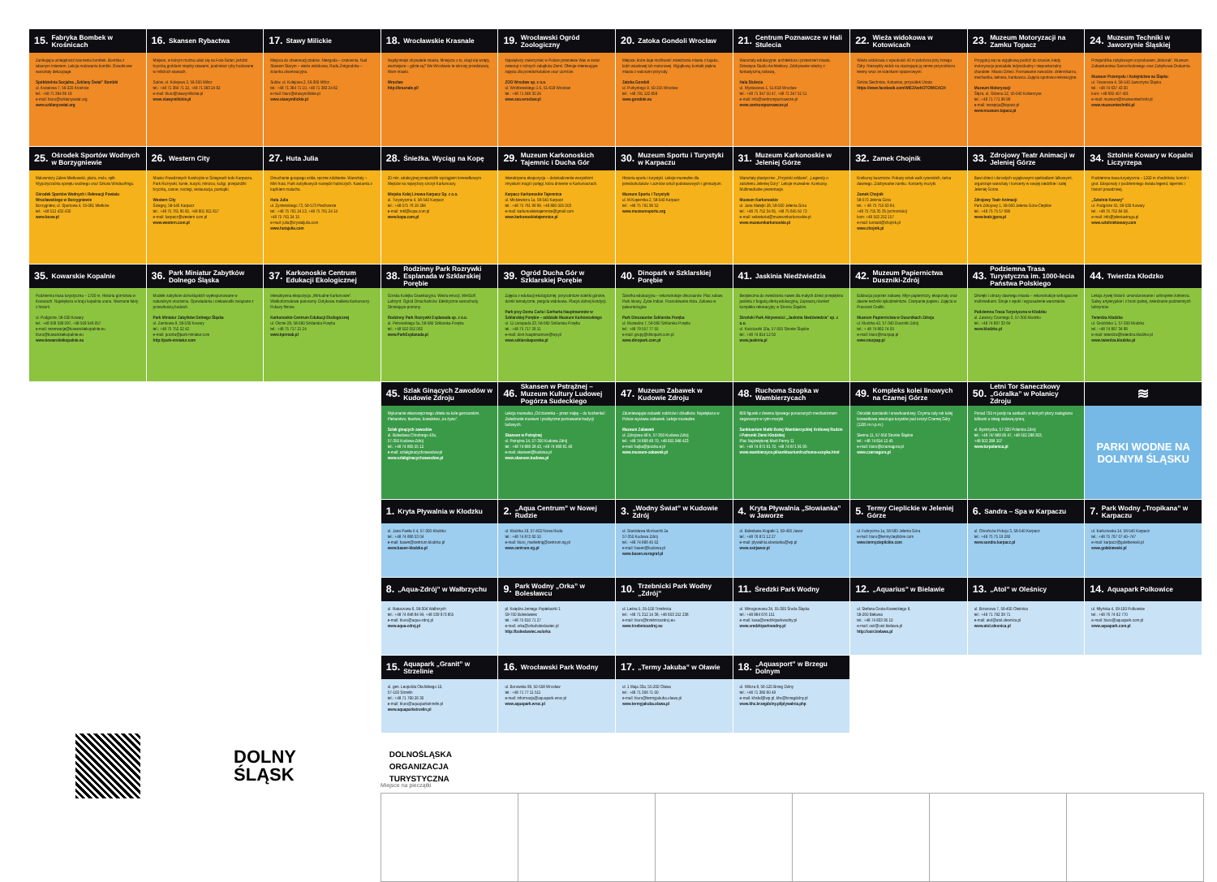15. Fabryka Bombek w Krośnicach
Zanikająca umiejętność tworzenia bombek. Bombka z własnym imieniem. Lekcja malowania bombki. Dwudniowe warsztaty dekoupage.
Spółdzielnia Socjalna „Szklany Świat” Bombki
ul. Kwiatowa 7, 56-320 Krośnice
tel.: +48 71 384 66 19
e-mail: biuro@szklanyswiat.org
www.szklanyswiat.org
16. Skansen Rybactwa
Miejsce, w którym można udać się na Foto-Safari, jeździć bryczką groblami między stawami, podziwiać ryby hodowane w milickich stawach.
Sułów, ul. Kolejowa 2, 56-300 Milicz
tel.: +48 71 384 71 10, +48 71 383 24 82
e-mail: biuro@stawymilickie.pl
www.stawymilickie.pl
17. Stawy Milickie
Miejsca do obserwacji ptaków: Niezgoda – czatownia, Nad Stawem Starym – wieża widokowa, Ruda Żmigrodzka – ścianka obserwacyjna.
Sułów, ul. Kolejowa 2, 56-300 Milicz
tel.: +48 71 384 71 10, +48 71 383 24 82
e-mail: biuro@stawymilickie.pl
www.stawymilickie.pl
18. Wrocławskie Krasnale
Najsłynniejsi obywatele miasta. Mniejsza o to, skąd się wzięły, ważniejsze – gdzie są? We Wrocławiu te skrzaty przedstawią Wam miasto.
Wrocław
http://krasnale.pl/
19. Wrocławski Ogród Zoologiczny
Największy zwierzyniec w Polsce przeniesie Was w świat zwierząt z różnych zakątków Ziemi. Oferuje interesujące zajęcia dla przedszkolaków oraz uczniów.
ZOO Wrocław sp. z o.o.
ul. Wróblewskiego 1-5, 51-618 Wrocław
tel.: +48 71 348 30 24
www.zoo.wroclaw.pl
20. Zatoka Gondoli Wrocław
Miejsce, które daje możliwość zwiedzania miasta z kajaku, łodzi wiosłowej lub motorowej. Wyjątkowy kontakt piękna miasta z walorami przyrody.
Zatoka Gondoli
ul. Purkyniego 9, 50-155 Wrocław
tel.: +48 791 122 858
www.gondole.eu
21. Centrum Poznawcze w Hali Stulecia
Warsztaty edukacyjne: architektura i przestrzeń miasta. Dziecięce Studio Architektury. Zdobywanie wiedzy z fantastyczną zabawą.
Hala Stulecia
ul. Wystawowa 1, 51-618 Wrocław
tel.: +48 71 347 50 47, +48 71 347 51 51
e-mail: info@centrumpoznawcze.pl
www.centrumpoznawcze.pl
22. Wieża widokowa w Kotowicach
Wieża widokowa o wysokości 40 m położona przy brzegu Odry. Niezwykły widok na otaczające ją cenne przyrodniczo tereny wraz ze ścieżkami spacerowymi.
Gmina Siechnice, Kotowice, przysiółek Utrata
https://www.facebook.com/WIEZAwKOTOWICACH
23. Muzeum Motoryzacji na Zamku Topacz
Przygotuj się na wyjątkową podróż do czasów, kiedy motoryzacja posiadała indywidualny i niepowtarzalny charakter. Miasto Dzieci. Poznawanie zawodów: dziennikarza, mechanika, kelnera, bankowca. Zajęcia sportowo-rekreacyjne.
Muzeum Motoryzacji
Ślęza, ul. Główna 12, 55-040 Kobierzyce
tel.: +48 71 771 99 99
e-mail: recepcja@topacz.pl
www.muzeum.topacz.pl
24. Muzeum Techniki w Jaworzynie Śląskiej
Przejażdżka zabytkowym szynobusem „Motorak”. Muzeum Zabawkarstwa Samochodowego oraz Zabytkowa Drukarnia.
Muzeum Przemysłu i Kolejnictwa na Śląsku
ul. Towarowa 4, 58-140 Jaworzyna Śląska
tel.: +48 74 637 43 30
kom: +48 692 407 401
e-mail: muzeum@muzeumtechniki.pl
www.muzeumtechniki.pl
25. Ośrodek Sportów Wodnych w Borzygniewie
Malowniczy Zalew Mietkowski, plaża, molo, split. Wypożyczalnia sprzętu wodnego oraz Szkoła Windsurfingu.
Ośrodek Sportów Wodnych i Rekreacji Powiatu Wrocławskiego w Borzygniewie
Borzygniew, ul. Sportowa 4, 55-081 Mietków
tel.: +48 512 432 430
www.bosw.pl
26. Western City
Miasto Prawdziwych Kowbojów w Ściegnach koło Karpacza. Park Rozrywki, konie, kucyki, minizoo, kuligi, przejażdżki bryczką, canoe, noclegi, restauracja, pamiątki.
Western City
Ściegny, 58-540 Karpacz
tel.: +48 75 761 95 60, +48 601 911 817
e-mail: karpacz@western.com.pl
www.western.com.pl
27. Huta Julia
Dmuchanie gorącego szkła, ręczne zdobienie. Warsztaty – Mini huta. Park zabytkowych narzędzi hutniczych. Kawiarnia z kącikiem malucha.
Huta Julia
ul. Żymierskiego 73, 58-573 Piechowice
tel.: +48 75 761 24 13, +48 75 761 24 14
+48 75 761 24 15
e-mail: julia@crystaljulia.com
www.hutajulia.com
28. Śnieżka. Wyciąg na Kopę
20 min. atrakcyjnej przejażdżki wyciągiem krzesełkowym. Wejście na najwyższy szczyt Karkonoszy.
Miejska Kolej Linowa Karpacz Sp. z o.o.
ul. Turystyczna 4, 58-540 Karpacz
tel.: +48 075 76 19 284
e-mail: mkl@kopa.com.pl
www.kopa.com.pl
29. Muzeum Karkonoskich Tajemnic i Ducha Gór
Interaktywna ekspozycja – doświadczenie wszystkimi zmysłami magii i potęgi, która drzemie w Karkonoszach.
Karpacz Karkonoskie Tajemnice
ul. Mickiewicza 1a, 58-540 Karpacz
tel.: +48 75 761 99 99, +48 880 005 003
e-mail: karkonoskietajemnice@gmail.com
www.karkonoskietajemnice.pl
30. Muzeum Sportu i Turystyki w Karpaczu
Historia sportu i turystyki. Lekcje muzealne dla przedszkolaków i uczniów szkół podstawowych i gimnazjum.
Muzeum Sportu i Turystyki
ul. M.Kopernika 2, 58-540 Karpacz
tel.: +48 75 761 96 52
www.muzeumsportu.org
31. Muzeum Karkonoskie w Jeleniej Górze
Warsztaty plastyczne: „Przyciski szklane”, „Legendy o założeniu Jeleniej Góry”. Lekcje muzealne. Konkursy. Multimedialne prezentacje.
Muzeum Karkonoskie
ul. Jana Matejki 28, 58-500 Jelenia Góra
tel.: +48 75 752 34 65, +48 75 645 50 73
e-mail: sekretariat@muzeumkarkonoskie.pl
www.muzeumkarkonoskie.pl
32. Zamek Chojnik
Konkursy kusznicze. Pokazy sztuk walk rycerskich, tańca dawnego. Zdobywanie zamku. Koncerty muzyki.
Zamek Chojnik
58-570 Jelenia Góra
tel.: + 48 75 755 63 94,
+48 75 755 35 35 (schronisko)
kom: +48 502 252 157
e-mail: kontakt@chojnik.pl
www.chojnik.pl
33. Zdrojowy Teatr Animacji w Jeleniej Górze
Bawi dzieci i dorosłych wyjątkowymi spektaklami lalkowymi, organizuje warsztaty i koncerty w swojej siedzibie i całej Jeleniej Górze.
Zdrojowy Teatr Animacji
Park Zdrojowy 1, 58-560 Jelenia Góra-Cieplice
tel.: +48 75 75 57 690
www.teatr.jgora.pl
34. Sztolnie Kowary w Kopalni Liczyrzepa
Podziemna trasa turystyczna – 1200 m chodników, komór i grot. Eksponaty z podziemnego świata legend, tajemnic i historii prawdziwej.
„Sztolnie Kowary”
ul. Podgórze 55, 58-530 Kowary
tel.: +48 75 752 84 58,
e-mail: info@jeleniastruga.pl
www.sztolniekowary.com
35. Kowarskie Kopalnie
Podziemna trasa turystyczna – 1700 m. Historia górnictwa w Kowarach. Największa w kraju kopalnia uranu. Nieznane fakty z historii.
ul. Podgórze, 58-530 Kowary
tel.: +48 509 596 097, +48 509 546 057
e-mail: rezerwacje@kowarskiekopalnie.eu
biuro@kowarskiekopalnie.eu
www.kowarskiekopalnie.eu
36. Park Miniatur Zabytków Dolnego Śląska
Modele zabytków dolnośląskich wyeksponowane w naturalnym otoczeniu. Opowiadania i ciekawostki związane z przeszłością budowli.
Park Miniatur Zabytków Dolnego Śląska
ul. Zamkowa 9, 58-530 Kowary
tel.: +48 75 752 22 42
e-mail: poczta@park-miniatur.com
http://park-miniatur.com
37. Karkonoskie Centrum Edukacji Ekologicznej
Interaktywna ekspozycja „Wirtualne Karkonosze”. Wielkoformatowe panoramy. Dotykowa makieta Karkonoszy. Pokazy filmów.
Karkonoskie Centrum Edukacji Ekologicznej
ul. Okrzei 28, 58-580 Szklarska Poręba
tel.: +48 75 717 21 24
www.kpnmab.pl
38. Rodzinny Park Rozrywki Esplanada w Szklarskiej Porębie
Górska Kolejka Grawitacyjna. Wieża emocji. MiniGolf. Labirynt. Ogród Dmuchańców. Elektryczne samochody. Strzelające pontony.
Rodzinny Park Rozrywki Esplanada sp. z o.o.
ul. Pstrowskiego 5a, 58-580 Szklarska Poręba
tel.: +48 502 052 062
www.ParkEsplanada.pl
39. Ogród Ducha Gór w Szklarskiej Porębie
Zajęcia z edukacji ekologicznej: przyrodnicze ścieżki górskie, domki tematyczne, pergola widokowa. Placyk dobrej kondycji.
Park przy Domu Carla i Gerharta Hauptmannów w Szklarskiej Porębie – oddziale Muzeum Karkonoskiego
ul. 11 Listopada 23, 58-580 Szklarska Poręba
tel.: +48 75 717 26 11
e-mail: dom.hauptmannow@wp.pl
www.szklarskaporeba.pl
40. Dinopark w Szklarskiej Porębie
Ścieżka edukacyjna – rekonstrukcje dinozaurów. Plac zabaw. Park linowy. Życie Indian. Poszukiwanie złota. Zabawa w paleontologów.
Park Dinozaurów Szklarska Poręba
ul. Muzealna 7, 58-580 Szklarska Poręba
tel.: +48 79 557 77 55
e-mail: grupy@dinopark.com.pl
www.dinopark.com.pl
41. Jaskinia Niedźwiedzia
Bezpieczna do zwiedzania nawet dla małych dzieci przepiękna jaskinia z bogatą ofertą edukacyjną. Zapraszą również kompleks rekreacyjny w Stroniu Śląskim.
Stroński Park Aktywności „Jaskinia Niedźwiedzia” sp. z o.o.
ul. Kościuszki 20a, 57-550 Stronie Śląskie
tel.: +48 74 814 12 50
www.jaskinia.pl
42. Muzeum Papiernictwa Duszniki-Zdrój
Edukacja poprzez zabawę. Młyn papierniczy, eksponaty oraz dawne techniki rękodzielnicze. Czerpanie papieru. Zajęcia w Pracowni Grafiki.
Muzeum Papiernictwa w Dusznikach Zdroju
ul. Kłodzka 42, 57-340 Duszniki Zdrój
tel.: + 48 74 862 74 00
e-mail: biuro@muzpap.pl
www.muzpap.pl
43. Podziemna Trasa Turystyczna im. 1000-lecia Państwa Polskiego
Dźwięki i obrazy dawnego miasta – rekonstrukcje wzbogacone multimediami. Stroje z epoki i wyposażenie warsztatów.
Podziemna Trasa Turystyczna w Kłodzku
ul. Zawiszy Czarnego 3, 57-300 Kłodzko
tel.: +48 74 867 33 64
www.klodzko.pl
44. Twierdza Kłodzko
Lekcja żywej historii: umundurowanie i uzbrojenie żołnierza. Salwy artyleryjskie i z broni palnej, zwiedzanie podziemnych labiryntów.
Twierdza Kłodzko
ul. Grodzisko 1, 57-300 Kłodzko
tel.: +48 74 867 34 68
e-mail: twierdza@twierdza.klodzko.pl
www.twierdza.klodzko.pl
45. Szlak Ginących Zawodów w Kudowie Zdroju
Wykonanie własnoręcznego dzieła na kole garncarskim. Piekarstwo, tkactwo, kowalstwo „na żywo”.
Szlak ginących zawodów
ul. Bolesława Chrobrego 43a,
57-350 Kudowa-Zdrój
tel.: +48 74 865 55 12
e-mail: szlakginacychzawodow.pl
www.szlakginacychzawodow.pl
46. Skansen w Pstrążnej – Muzeum Kultury Ludowej Pogórza Sudeckiego
Lekcja muzealna „Od ziarenka – przez mąkę – do bochenka”. Zwiedzanie muzeum i praktyczne poznawanie tradycji ludowych.
Skansen w Pstrążnej
ul. Pstrążna 14, 57-350 Kudowa Zdrój
tel.: +48 74 866 28 43, +48 74 866 61 40
e-mail: skansen@kudowa.pl
www.skansen.kudowa.pl
47. Muzeum Zabawek w Kudowie Zdroju
Zdumiewające zabawki rodziców i dziadków. Największa w Polsce wystawa zabawek. Lekcje muzealne.
Muzeum Zabawek
ul. Zdrojowa 46 b, 57-350 Kudowa Zdrój
tel.: +48 74 866 49 70, +48 601 948 423
e-mail: bajka@poczta.e.pl
www.muzeum-zabawek.pl
48. Ruchoma Szopka w Wambierzycach
800 figurek z drewna lipowego poruszanych mechanizmem zegarowym w rytm muzyki.
Sanktuarium Matki Bożej Wambierzyckiej Królowej Rodzin i Patronki Ziemi Kłodzkiej
Plac Najświętszej Marii Panny 11
tel.: +48 74 871 91 70, +48 74 871 91 95
www.wambierzyce.pl/sanktuarium/ruchoma-szopka.html
49. Kompleks kolei linowych na Czarnej Górze
Ośrodek narciarski i snowboardowy. Czynna cały rok kolej krzesełkowa wwożąca turystów pod szczyt Czarnej Góry (1205 m n.p.m.)
Sienna 11, 57-550 Stronie Śląskie
tel.: +48 74 814 12 45
e-mail: biuro@czarnagora.pl
www.czarnagora.pl
50. Letni Tor Saneczkowy „Góralka” w Polanicy Zdroju
Ponad 750 m jazdy na sankach, w których płozy zastąpiono kółkami a śnieg stalową rynną.
ul. Bystrzycka, 57-320 Polanica Zdrój
tel.: +48 74/ 869 06 47, +48 502 288 303,
+48 502 288 107
www.torpolanica.pl
≋
PARKI WODNE NA DOLNYM ŚLĄSKU
1. Kryta Pływalnia w Kłodzku
ul. Jana Pawła II 4, 57-300 Kłodzko
tel.: +48 74 866 53 04
e-mail: basen@centrum.klodzko.pl
www.basen-klodzko.pl
2. „Aqua Centrum” w Nowej Rudzie
ul. Kłodzka 16, 57-402 Nowa Ruda
tel.: +48 74 872 60 10
e-mail: biuro_marketing@centrum.ng.pl
www.centrum.ng.pl
3. „Wodny Świat” w Kudowie Zdrój
ul. Stanisława Moniuszki 2a
57-350 Kudowa Zdrój
tel.: +48 74 866 45 02
e-mail: basen@kudowa.pl
www.basen.eurograf.pl
4. Kryta Pływalnia „Słowianka” w Jaworze
ul. Bolesława Rogatki 1, 59-400 Jawor
tel.: +48 76 871 12 27
e-mail: plywalnia.slowianka@wp.pl
www.osirjawor.pl
5. Termy Cieplickie w Jeleniej Górze
ul. Fabryczna 1a, 58-560 Jelenia Góra
e-mail: biuro@termycieplickie.com
www.termycieplickie.com
6. Sandra – Spa w Karpaczu
ul. Obrońców Pokoju 3, 58-540 Karpacz
tel.: +48 75 75 19 280
www.sandra.karpacz.pl
7. Park Wodny „Tropikana” w Karpaczu
ul. Karkonoska 14, 58-540 Karpacz
tel.: +48 75 767 07 40–747
e-mail: karpacz@golebiewski.pl
www.golebiewski.pl
8. „Aqua-Zdrój” w Wałbrzychu
ul. Ratuszowa 6, 58-304 Wałbrzych
tel.: +48 74 848 84 94, +48 539 973 855
e-mail: biuro@aqua-zdroj.pl
www.aqua-zdroj.pl
9. Park Wodny „Orka” w Bolesławcu
pl. Księdza Jerzego Popiełuszki 1
59-700 Bolesławiec
tel.: +48 75 610 71 27
e-mail: orka@orkaboleslawiec.pl
http://boleslawiec.eu/orka
10. Trzebnicki Park Wodny „Zdrój”
ul. Leśna 5, 55-100 Trzebnica
tel.: +48 71 312 14 38, +48 603 152 238
e-mail: biuro@trzebnicazdroj.eu
www.trzebnicazdroj.eu
11. Średzki Park Wodny
ul. Winogronowa 34, 55-300 Środa Śląska
tel.: +48 884 676 151
e-mail: kasa@sredzkiparkwodny.pl
www.sredzkiparkwodny.pl
12. „Aquarius” w Bielawie
ul. Stefana Grota-Roweckiego 8,
58-260 Bielawa
tel.: +48 74 833 95 10
e-mail: osir@osir.bielawa.pl
http://osir.bielawa.pl
13. „Atol” w Oleśnicy
ul. Brzozowa 7, 56-400 Oleśnica
tel.: +48 71 782 39 71
e-mail: atol@atol.olesnica.pl
www.atol.olesnica.pl
14. Aquapark Polkowice
ul. Młyńska 4, 59-100 Polkowice
tel.: +48 76 74 62 770
e-mail: biuro@aquapark.com.pl
www.aquapark.com.pl
15. Aquapark „Granit” w Strzelinie
ul. gen. Leopolda Okulickiego 10,
57-100 Strzelin
tel.: +48 71 790 26 30
e-mail: biuro@aquaparkstrzelin.pl
www.aquaparkstrzelin.pl
16. Wrocławski Park Wodny
ul. Borowska 99, 50-558 Wrocław
tel.: +48 71 77 11 511
e-mail: informacja@aquapark.wroc.pl
www.aquapark.wroc.pl
17. „Termy Jakuba” w Oławie
ul. 1 Maja 33a, 55-200 Oława
tel.: +48 71 306 71 00
e-mail: biuro@termyjakuba.olawa.pl
www.termyjakuba.olawa.pl
18. „Aquasport” w Brzegu Dolnym
ul. Wilcza 8, 56-120 Brzeg Dolny
tel.: +48 71 380 80 49
e-mail: khsbd@wp.pl, khs@brzegdolny.pl
www.khs.brzegdolny.pl/plywalnia.php
DOLNY
ŚLĄSK
DOLNOŚLĄSKA
ORGANIZACJA
TURYSTYCZNA
Miejsce na pieczątki